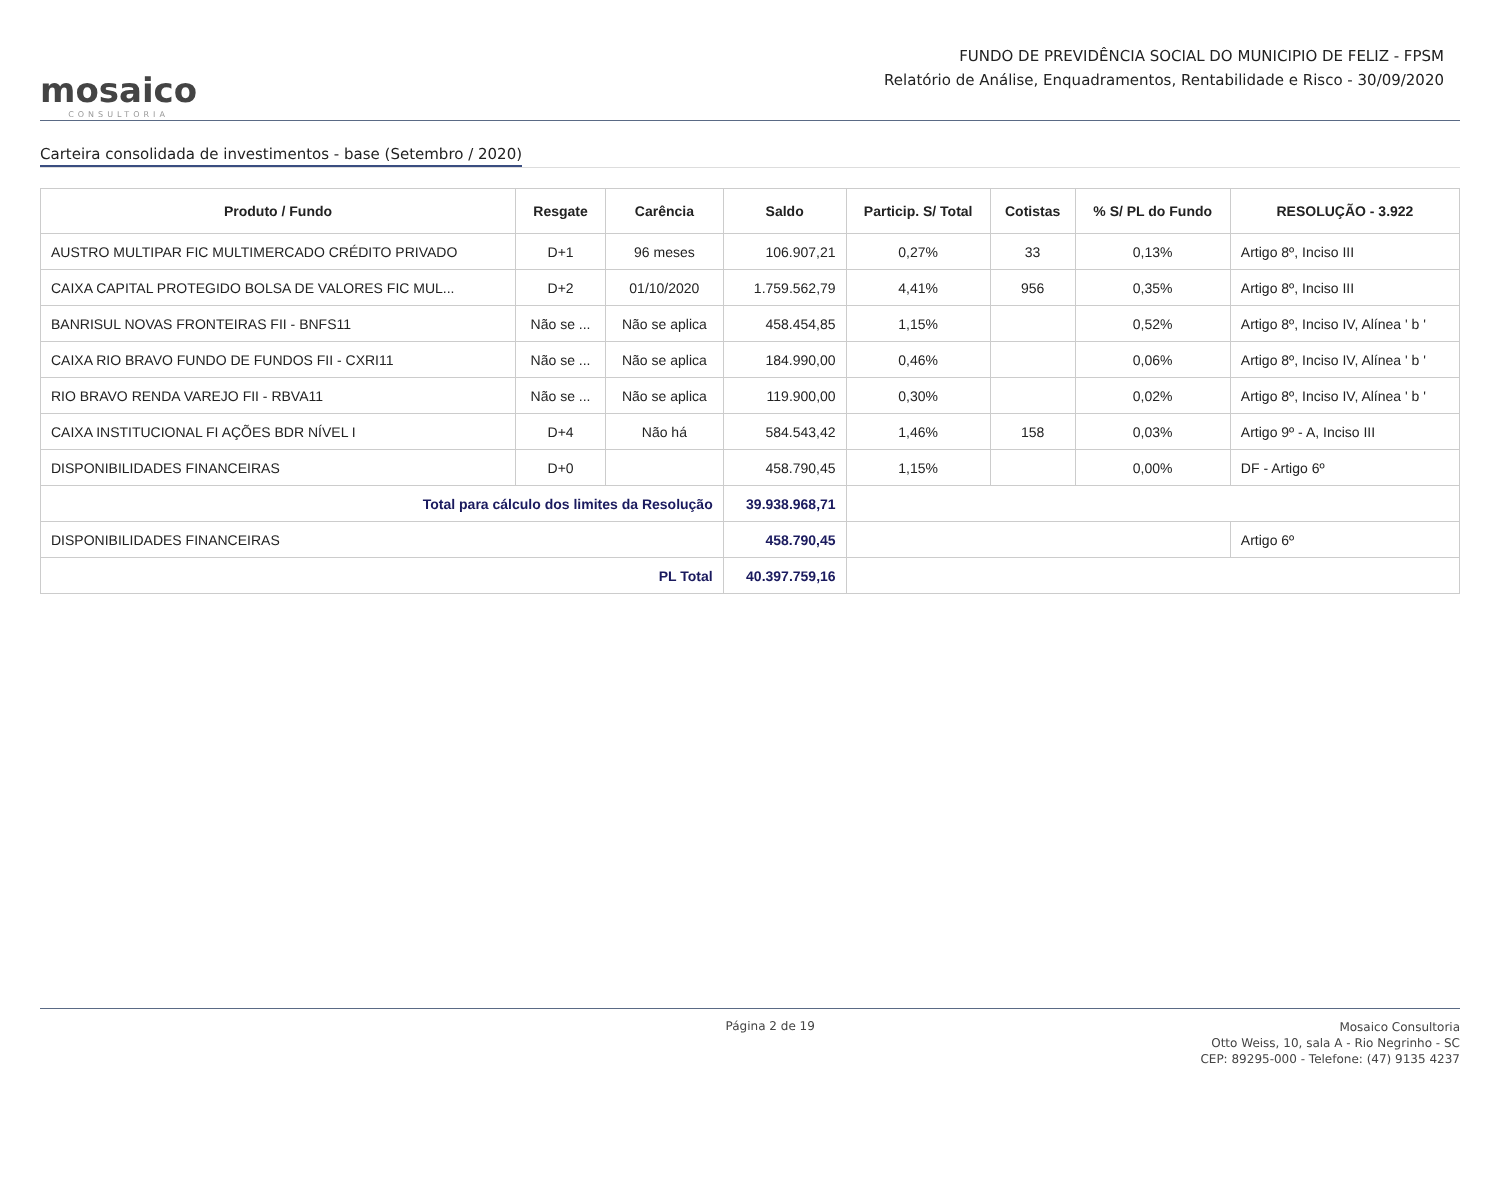mosaico
CONSULTORIA
FUNDO DE PREVIDÊNCIA SOCIAL DO MUNICIPIO DE FELIZ - FPSM
Relatório de Análise, Enquadramentos, Rentabilidade e Risco - 30/09/2020
Carteira consolidada de investimentos - base (Setembro / 2020)
| Produto / Fundo | Resgate | Carência | Saldo | Particip. S/ Total | Cotistas | % S/ PL do Fundo | RESOLUÇÃO - 3.922 |
| --- | --- | --- | --- | --- | --- | --- | --- |
| AUSTRO MULTIPAR FIC MULTIMERCADO CRÉDITO PRIVADO | D+1 | 96 meses | 106.907,21 | 0,27% | 33 | 0,13% | Artigo 8º, Inciso III |
| CAIXA CAPITAL PROTEGIDO BOLSA DE VALORES FIC MUL... | D+2 | 01/10/2020 | 1.759.562,79 | 4,41% | 956 | 0,35% | Artigo 8º, Inciso III |
| BANRISUL NOVAS FRONTEIRAS FII - BNFS11 | Não se ... | Não se aplica | 458.454,85 | 1,15% | | 0,52% | Artigo 8º, Inciso IV, Alínea ' b ' |
| CAIXA RIO BRAVO FUNDO DE FUNDOS FII - CXRI11 | Não se ... | Não se aplica | 184.990,00 | 0,46% | | 0,06% | Artigo 8º, Inciso IV, Alínea ' b ' |
| RIO BRAVO RENDA VAREJO FII - RBVA11 | Não se ... | Não se aplica | 119.900,00 | 0,30% | | 0,02% | Artigo 8º, Inciso IV, Alínea ' b ' |
| CAIXA INSTITUCIONAL FI AÇÕES BDR NÍVEL I | D+4 | Não há | 584.543,42 | 1,46% | 158 | 0,03% | Artigo 9º - A, Inciso III |
| DISPONIBILIDADES FINANCEIRAS | D+0 | | 458.790,45 | 1,15% | | 0,00% | DF - Artigo 6º |
| Total para cálculo dos limites da Resolução | | | 39.938.968,71 | | | | |
| DISPONIBILIDADES FINANCEIRAS | | | 458.790,45 | | | | Artigo 6º |
| PL Total | | | 40.397.759,16 | | | | |
Página 2 de 19
Mosaico Consultoria
Otto Weiss, 10, sala A - Rio Negrinho - SC
CEP: 89295-000 - Telefone: (47) 9135 4237